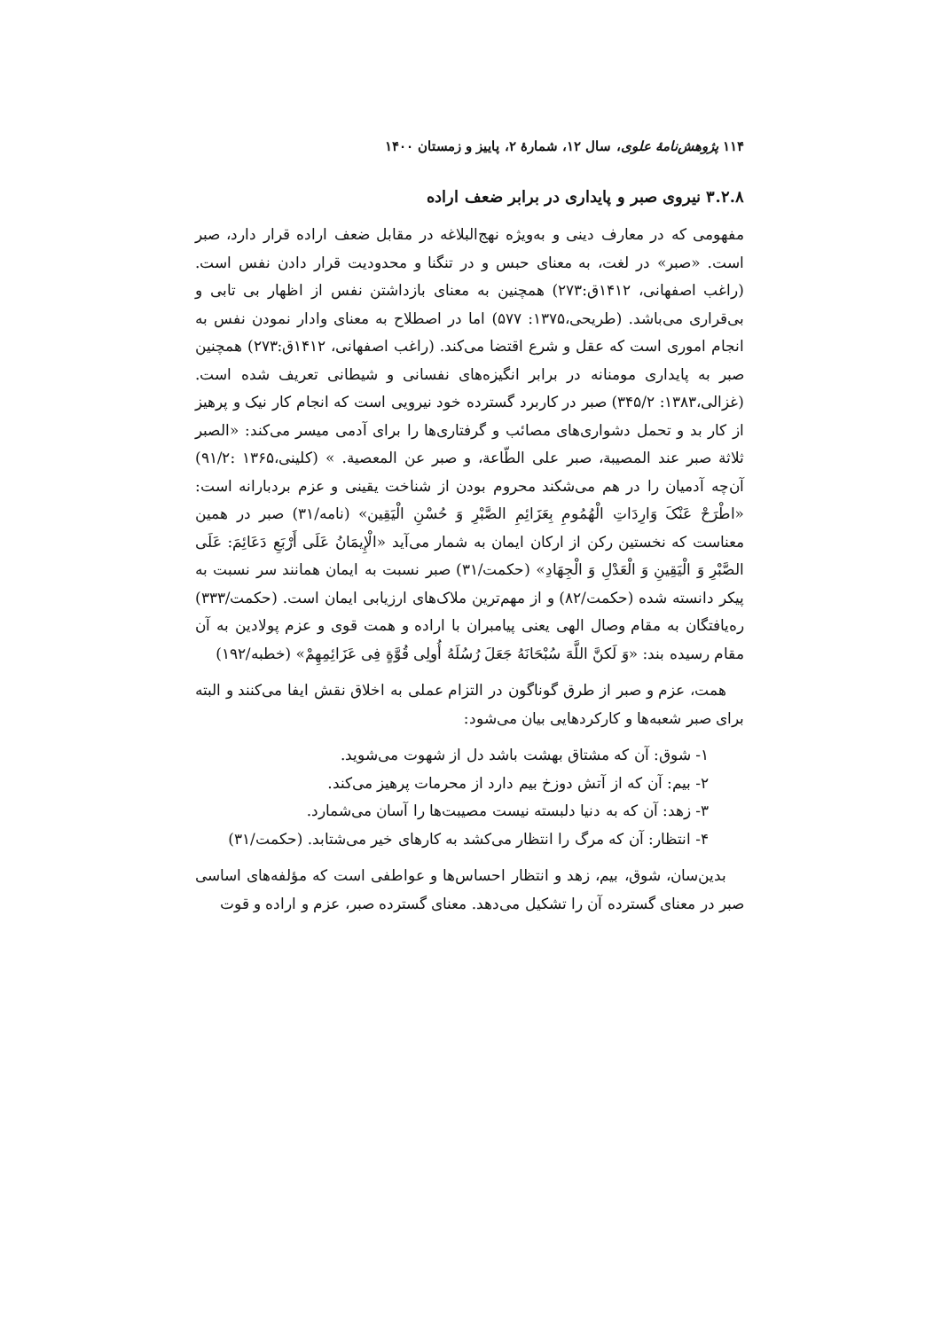۱۱۴ پژوهش‌نامهٔ علوی، سال ۱۲، شمارهٔ ۲، پاییز و زمستان ۱۴۰۰
۳.۲.۸ نیروی صبر و پایداری در برابر ضعف اراده
مفهومی که در معارف دینی و به‌ویژه نهج‌البلاغه در مقابل ضعف اراده قرار دارد، صبر است. «صبر» در لغت، به معنای حبس و در تنگنا و محدودیت قرار دادن نفس است. (راغب اصفهانی، ۱۴۱۲ق:۲۷۳) همچنین به معنای بازداشتن نفس از اظهار بی تابی و بی‌قراری می‌باشد. (طریحی،۱۳۷۵: ۵۷۷) اما در اصطلاح به معنای وادار نمودن نفس به انجام اموری است که عقل و شرع اقتضا می‌کند. (راغب اصفهانی، ۱۴۱۲ق:۲۷۳) همچنین صبر به پایداری مومنانه در برابر انگیزه‌های نفسانی و شیطانی تعریف شده است. (غزالی،۱۳۸۳: ۳۴۵/۲) صبر در کاربرد گسترده خود نیرویی است که انجام کار نیک و پرهیز از کار بد و تحمل دشواری‌های مصائب و گرفتاری‌ها را برای آدمی میسر می‌کند: «الصبر ثلاثة صبر عند المصیبة، صبر علی الطّاعة، و صبر عن المعصیة. » (کلینی،۱۳۶۵ :۹۱/۲) آن‌چه آدمیان را در هم می‌شکند محروم بودن از شناخت یقینی و عزم بردبارانه است: «اطْرَحْ عَنْکَ وَارِدَاتِ الْهُمُومِ بِعَزَائِمِ الصَّبْرِ وَ حُسْنِ الْیَقِین» (نامه/۳۱) صبر در همین معناست که نخستین رکن از ارکان ایمان به شمار می‌آید «الْإِیمَانُ عَلَی أَرْبَعِ دَعَائِمَ: عَلَی الصَّبْرِ وَ الْیَقِینِ وَ الْعَدْلِ وَ الْجِهَادِ» (حکمت/۳۱) صبر نسبت به ایمان همانند سر نسبت به پیکر دانسته شده (حکمت/۸۲) و از مهم‌ترین ملاک‌های ارزیابی ایمان است. (حکمت/۳۳۳) ره‌یافتگان به مقام وصال الهی یعنی پیامبران با اراده و همت قوی و عزم پولادین به آن مقام رسیده بند: «وَ لَکنَّ اللَّهَ سُبْحَانَهُ جَعَلَ رُسُلَهُ أُولِی قُوَّةٍ فِی عَزَائِمِهِمْ» (خطبه/۱۹۲)
همت، عزم و صبر از طرق گوناگون در التزام عملی به اخلاق نقش ایفا می‌کنند و البته برای صبر شعبه‌ها و کارکردهایی بیان می‌شود:
۱- شوق: آن که مشتاق بهشت باشد دل از شهوت می‌شوید.
۲- بیم: آن که از آتش دوزخ بیم دارد از محرمات پرهیز می‌کند.
۳- زهد: آن که به دنیا دلبسته نیست مصیبت‌ها را آسان می‌شمارد.
۴- انتظار: آن که مرگ را انتظار می‌کشد به کارهای خیر می‌شتابد. (حکمت/۳۱)
بدین‌سان، شوق، بیم، زهد و انتظار احساس‌ها و عواطفی است که مؤلفه‌های اساسی صبر در معنای گسترده آن را تشکیل می‌دهد. معنای گسترده صبر، عزم و اراده و قوت